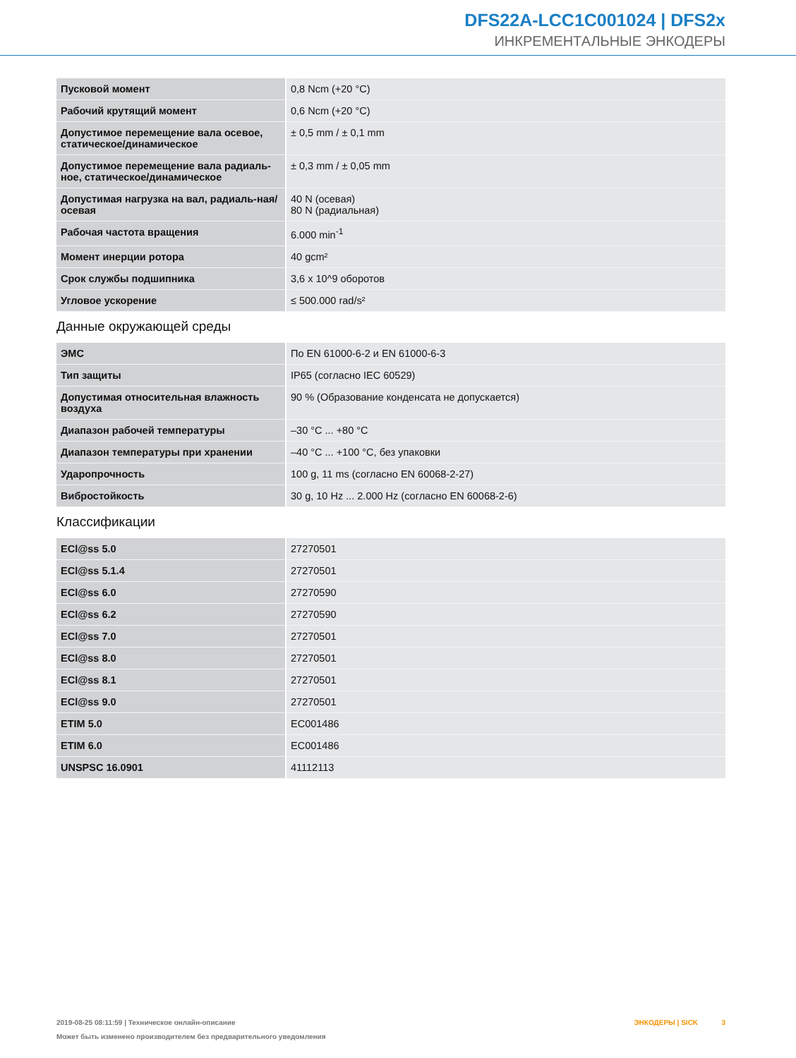DFS22A-LCC1C001024 | DFS2x
ИНКРЕМЕНТАЛЬНЫЕ ЭНКОДЕРЫ
| Пусковой момент | 0,8 Ncm (+20 °C) |
| Рабочий крутящий момент | 0,6 Ncm (+20 °C) |
| Допустимое перемещение вала осевое, статическое/динамическое | ± 0,5 mm / ± 0,1 mm |
| Допустимое перемещение вала радиаль-ное, статическое/динамическое | ± 0,3 mm / ± 0,05 mm |
| Допустимая нагрузка на вал, радиаль-ная/осевая | 40 N (осевая) 80 N (радиальная) |
| Рабочая частота вращения | 6.000 min<sup>-1</sup> |
| Момент инерции ротора | 40 gcm² |
| Срок службы подшипника | 3,6 x 10^9 оборотов |
| Угловое ускорение | ≤ 500.000 rad/s² |
Данные окружающей среды
| ЭМС | По EN 61000-6-2 и EN 61000-6-3 |
| Тип защиты | IP65 (согласно IEC 60529) |
| Допустимая относительная влажность воздуха | 90 % (Образование конденсата не допускается) |
| Диапазон рабочей температуры | –30 °C ... +80 °C |
| Диапазон температуры при хранении | –40 °C ... +100 °C, без упаковки |
| Ударопрочность | 100 g, 11 ms (согласно EN 60068-2-27) |
| Вибростойкость | 30 g, 10 Hz ... 2.000 Hz (согласно EN 60068-2-6) |
Классификации
| ECl@ss 5.0 | 27270501 |
| ECl@ss 5.1.4 | 27270501 |
| ECl@ss 6.0 | 27270590 |
| ECl@ss 6.2 | 27270590 |
| ECl@ss 7.0 | 27270501 |
| ECl@ss 8.0 | 27270501 |
| ECl@ss 8.1 | 27270501 |
| ECl@ss 9.0 | 27270501 |
| ETIM 5.0 | EC001486 |
| ETIM 6.0 | EC001486 |
| UNSPSC 16.0901 | 41112113 |
2019-08-25 08:11:59 | Техническое онлайн-описание
Может быть изменено производителем без предварительного уведомления
ЭНКОДЕРЫ | SICK 3